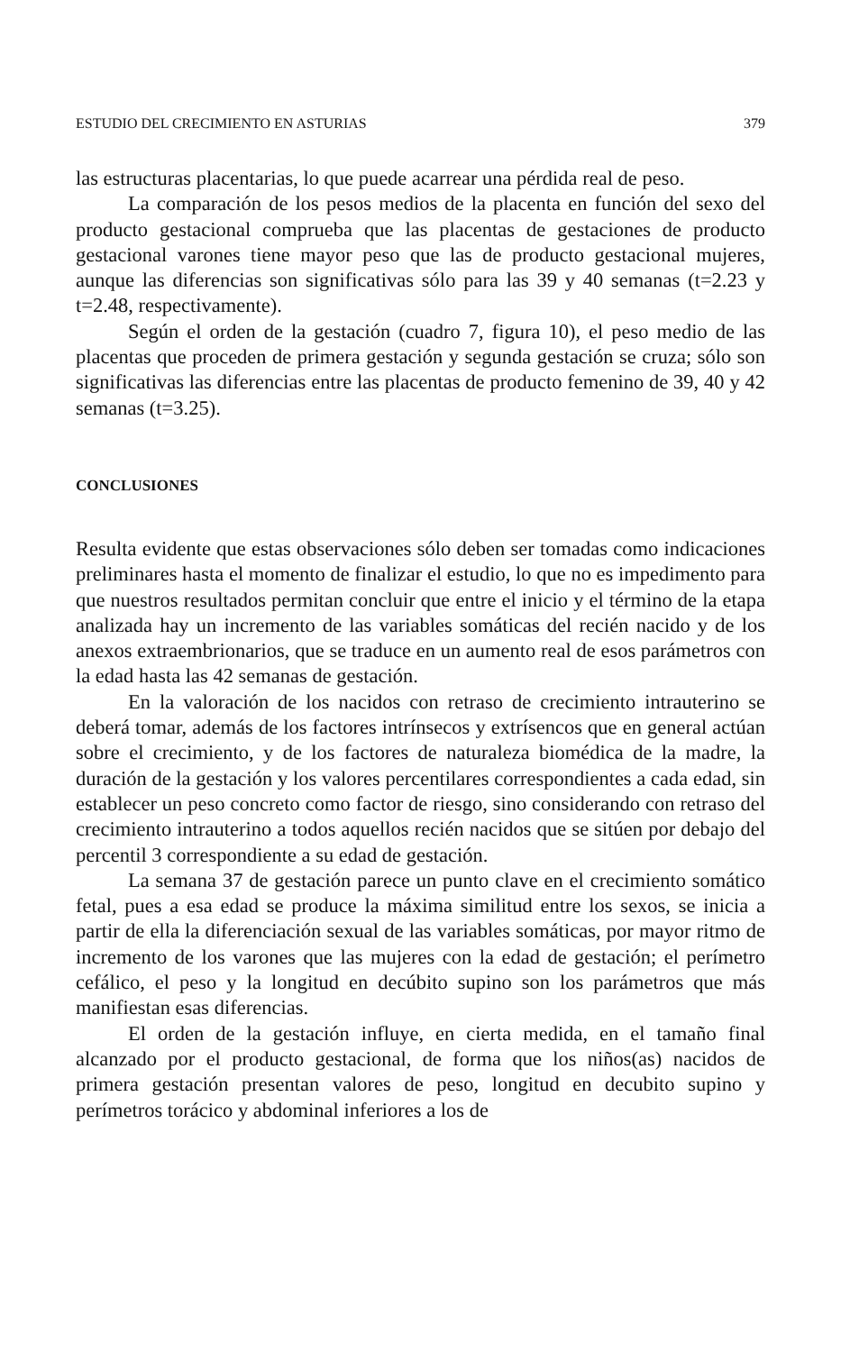ESTUDIO DEL CRECIMIENTO EN ASTURIAS 379
las estructuras placentarias, lo que puede acarrear una pérdida real de peso.
La comparación de los pesos medios de la placenta en función del sexo del producto gestacional comprueba que las placentas de gestaciones de producto gestacional varones tiene mayor peso que las de producto gestacional mujeres, aunque las diferencias son significativas sólo para las 39 y 40 semanas (t=2.23 y t=2.48, respectivamente).
Según el orden de la gestación (cuadro 7, figura 10), el peso medio de las placentas que proceden de primera gestación y segunda gestación se cruza; sólo son significativas las diferencias entre las placentas de producto femenino de 39, 40 y 42 semanas (t=3.25).
CONCLUSIONES
Resulta evidente que estas observaciones sólo deben ser tomadas como indicaciones preliminares hasta el momento de finalizar el estudio, lo que no es impedimento para que nuestros resultados permitan concluir que entre el inicio y el término de la etapa analizada hay un incremento de las variables somáticas del recién nacido y de los anexos extraembrionarios, que se traduce en un aumento real de esos parámetros con la edad hasta las 42 semanas de gestación.
En la valoración de los nacidos con retraso de crecimiento intrauterino se deberá tomar, además de los factores intrínsecos y extrísencos que en general actúan sobre el crecimiento, y de los factores de naturaleza biomédica de la madre, la duración de la gestación y los valores percentilares correspondientes a cada edad, sin establecer un peso concreto como factor de riesgo, sino considerando con retraso del crecimiento intrauterino a todos aquellos recién nacidos que se sitúen por debajo del percentil 3 correspondiente a su edad de gestación.
La semana 37 de gestación parece un punto clave en el crecimiento somático fetal, pues a esa edad se produce la máxima similitud entre los sexos, se inicia a partir de ella la diferenciación sexual de las variables somáticas, por mayor ritmo de incremento de los varones que las mujeres con la edad de gestación; el perímetro cefálico, el peso y la longitud en decúbito supino son los parámetros que más manifiestan esas diferencias.
El orden de la gestación influye, en cierta medida, en el tamaño final alcanzado por el producto gestacional, de forma que los niños(as) nacidos de primera gestación presentan valores de peso, longitud en decubito supino y perímetros torácico y abdominal inferiores a los de